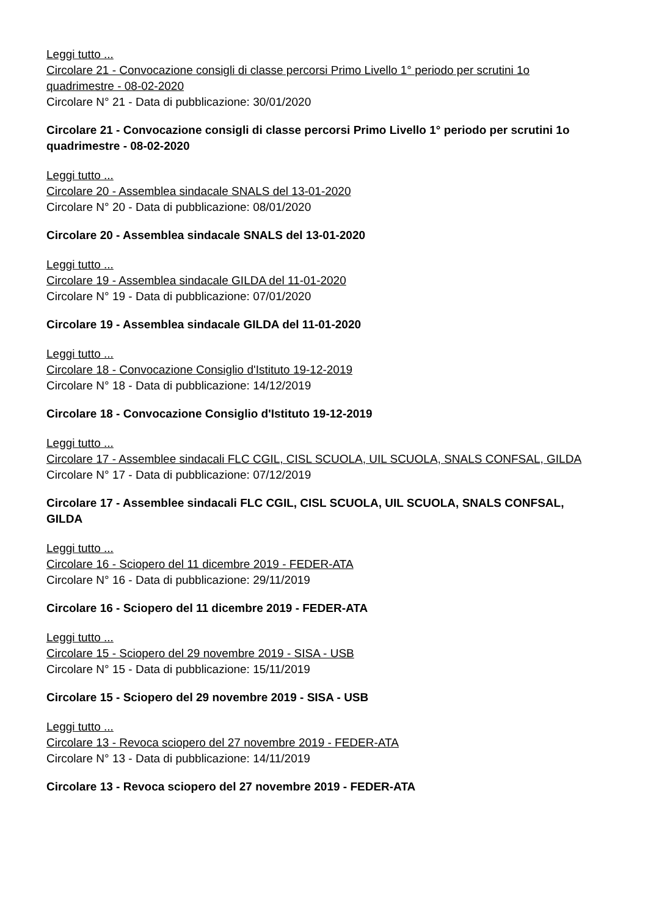Leggi tutto ...
Circolare 21 - Convocazione consigli di classe percorsi Primo Livello 1° periodo per scrutini 1o quadrimestre - 08-02-2020
Circolare N° 21 - Data di pubblicazione: 30/01/2020
Circolare 21 - Convocazione consigli di classe percorsi Primo Livello 1° periodo per scrutini 1o quadrimestre - 08-02-2020
Leggi tutto ...
Circolare 20 - Assemblea sindacale SNALS del 13-01-2020
Circolare N° 20 - Data di pubblicazione: 08/01/2020
Circolare 20 - Assemblea sindacale SNALS del 13-01-2020
Leggi tutto ...
Circolare 19 - Assemblea sindacale GILDA del 11-01-2020
Circolare N° 19 - Data di pubblicazione: 07/01/2020
Circolare 19 - Assemblea sindacale GILDA del 11-01-2020
Leggi tutto ...
Circolare 18 - Convocazione Consiglio d'Istituto 19-12-2019
Circolare N° 18 - Data di pubblicazione: 14/12/2019
Circolare 18 - Convocazione Consiglio d'Istituto 19-12-2019
Leggi tutto ...
Circolare 17 - Assemblee sindacali FLC CGIL, CISL SCUOLA, UIL SCUOLA, SNALS CONFSAL, GILDA
Circolare N° 17 - Data di pubblicazione: 07/12/2019
Circolare 17 - Assemblee sindacali FLC CGIL, CISL SCUOLA, UIL SCUOLA, SNALS CONFSAL, GILDA
Leggi tutto ...
Circolare 16 - Sciopero del 11 dicembre 2019 - FEDER-ATA
Circolare N° 16 - Data di pubblicazione: 29/11/2019
Circolare 16 - Sciopero del 11 dicembre 2019 - FEDER-ATA
Leggi tutto ...
Circolare 15 - Sciopero del 29 novembre 2019 - SISA - USB
Circolare N° 15 - Data di pubblicazione: 15/11/2019
Circolare 15 - Sciopero del 29 novembre 2019 - SISA - USB
Leggi tutto ...
Circolare 13 - Revoca sciopero del 27 novembre 2019 - FEDER-ATA
Circolare N° 13 - Data di pubblicazione: 14/11/2019
Circolare 13 - Revoca sciopero del 27 novembre 2019 - FEDER-ATA